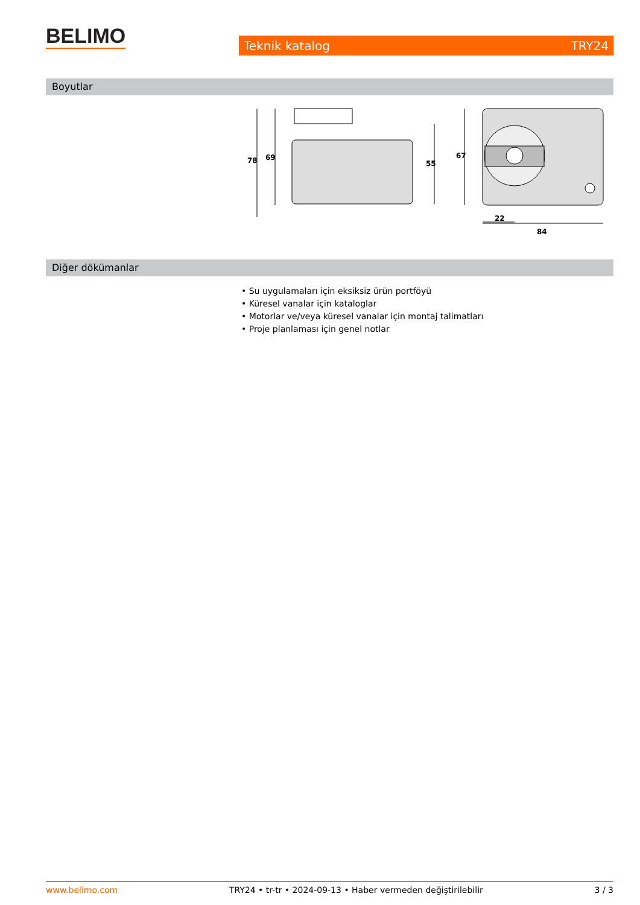BELIMO Teknik katalog TRY24
Boyutlar
78
69
55
67
22
84
Diğer dökümanlar
• Su uygulamaları için eksiksiz ürün portföyü
• Küresel vanalar için kataloglar
• Motorlar ve/veya küresel vanalar için montaj talimatları
• Proje planlaması için genel notlar
www.belimo.com TRY24 • tr-tr • 2024-09-13 • Haber vermeden değiştirilebilir 3 / 3